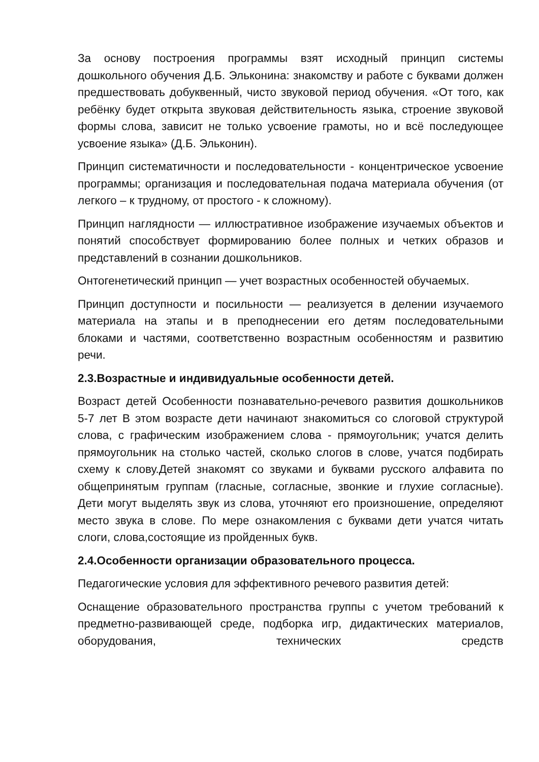За основу построения программы взят исходный принцип системы дошкольного обучения Д.Б. Эльконина: знакомству и работе с буквами должен предшествовать добуквенный, чисто звуковой период обучения. «От того, как ребёнку будет открыта звуковая действительность языка, строение звуковой формы слова, зависит не только усвоение грамоты, но и всё последующее усвоение языка» (Д.Б. Эльконин).
Принцип систематичности и последовательности - концентрическое усвоение программы; организация и последовательная подача материала обучения (от легкого – к трудному, от простого - к сложному).
Принцип наглядности — иллюстративное изображение изучаемых объектов и понятий способствует формированию более полных и четких образов и представлений в сознании дошкольников.
Онтогенетический принцип — учет возрастных особенностей обучаемых.
Принцип доступности и посильности — реализуется в делении изучаемого материала на этапы и в преподнесении его детям последовательными блоками и частями, соответственно возрастным особенностям и развитию речи.
2.3.Возрастные и индивидуальные особенности детей.
Возраст детей Особенности познавательно-речевого развития дошкольников 5-7 лет В этом возрасте дети начинают знакомиться со слоговой структурой слова, с графическим изображением слова - прямоугольник; учатся делить прямоугольник на столько частей, сколько слогов в слове, учатся подбирать схему к слову.Детей знакомят со звуками и буквами русского алфавита по общепринятым группам (гласные, согласные, звонкие и глухие согласные). Дети могут выделять звук из слова, уточняют его произношение, определяют место звука в слове. По мере ознакомления с буквами дети учатся читать слоги, слова,состоящие из пройденных букв.
2.4.Особенности организации образовательного процесса.
Педагогические условия для эффективного речевого развития детей:
Оснащение образовательного пространства группы с учетом требований к предметно-развивающей среде, подборка игр, дидактических материалов, оборудования, технических средств